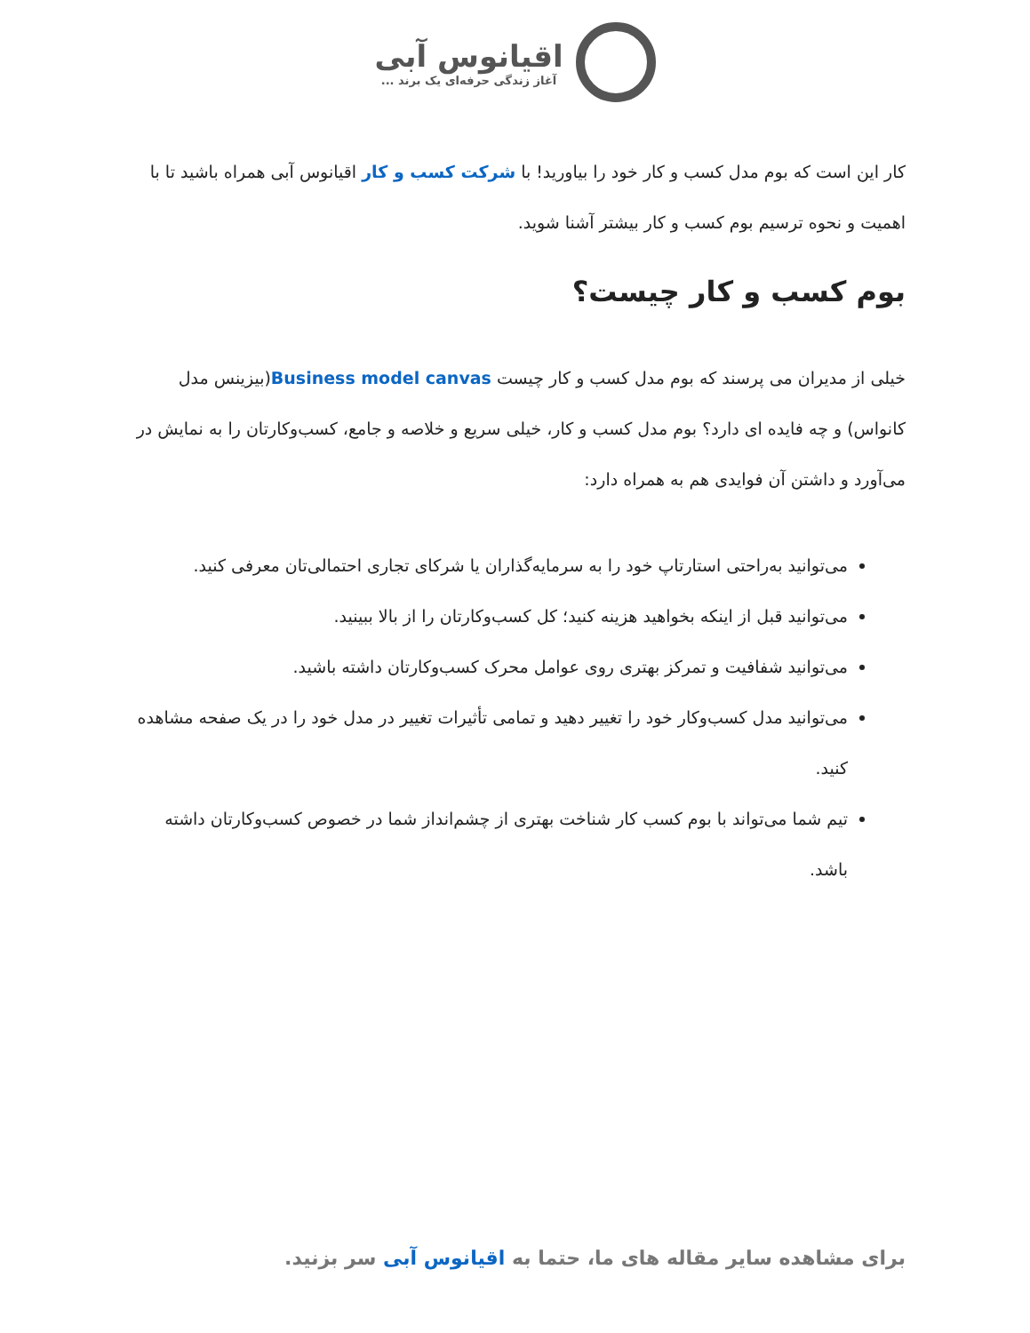اقیانوس آبی آغاز زندگی حرفه‌ای یک برند ...
کار این است که بوم مدل کسب و کار خود را بیاورید! با شرکت کسب و کار اقیانوس آبی همراه باشید تا با اهمیت و نحوه ترسیم بوم کسب و کار بیشتر آشنا شوید.
بوم کسب و کار چیست؟
خیلی از مدیران می پرسند که بوم مدل کسب و کار چیست Business model canvas(بیزینس مدل کانواس) و چه فایده ای دارد؟ بوم مدل کسب و کار، خیلی سریع و خلاصه و جامع، کسب‌وکارتان را به نمایش در می‌آورد و داشتن آن فوایدی هم به همراه دارد:
می‌توانید به‌راحتی استارتاپ خود را به سرمایه‌گذاران یا شرکای تجاری احتمالی‌تان معرفی کنید.
می‌توانید قبل از اینکه بخواهید هزینه کنید؛ کل کسب‌وکارتان را از بالا ببینید.
می‌توانید شفافیت و تمرکز بهتری روی عوامل محرک کسب‌وکارتان داشته باشید.
می‌توانید مدل کسب‌وکار خود را تغییر دهید و تمامی تأثیرات تغییر در مدل خود را در یک صفحه مشاهده کنید.
تیم شما می‌تواند با بوم کسب کار شناخت بهتری از چشم‌انداز شما در خصوص کسب‌وکارتان داشته باشد.
برای مشاهده سایر مقاله های ما، حتما به اقیانوس آبی سر بزنید.